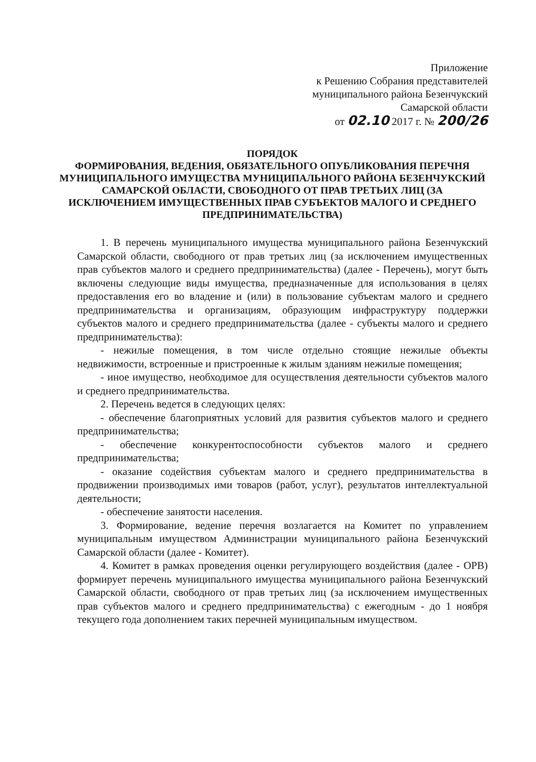Приложение
к Решению Собрания представителей
муниципального района Безенчукский
Самарской области
от 02.10 2017 г. № 200/26
ПОРЯДОК
ФОРМИРОВАНИЯ, ВЕДЕНИЯ, ОБЯЗАТЕЛЬНОГО ОПУБЛИКОВАНИЯ ПЕРЕЧНЯ
МУНИЦИПАЛЬНОГО ИМУЩЕСТВА МУНИЦИПАЛЬНОГО РАЙОНА БЕЗЕНЧУКСКИЙ САМАРСКОЙ ОБЛАСТИ, СВОБОДНОГО ОТ ПРАВ ТРЕТЬИХ ЛИЦ (ЗА ИСКЛЮЧЕНИЕМ ИМУЩЕСТВЕННЫХ ПРАВ СУБЪЕКТОВ МАЛОГО И СРЕДНЕГО ПРЕДПРИНИМАТЕЛЬСТВА)
1. В перечень муниципального имущества муниципального района Безенчукский Самарской области, свободного от прав третьих лиц (за исключением имущественных прав субъектов малого и среднего предпринимательства) (далее - Перечень), могут быть включены следующие виды имущества, предназначенные для использования в целях предоставления его во владение и (или) в пользование субъектам малого и среднего предпринимательства и организациям, образующим инфраструктуру поддержки субъектов малого и среднего предпринимательства (далее - субъекты малого и среднего предпринимательства):
- нежилые помещения, в том числе отдельно стоящие нежилые объекты недвижимости, встроенные и пристроенные к жилым зданиям нежилые помещения;
- иное имущество, необходимое для осуществления деятельности субъектов малого и среднего предпринимательства.
2. Перечень ведется в следующих целях:
- обеспечение благоприятных условий для развития субъектов малого и среднего предпринимательства;
- обеспечение конкурентоспособности субъектов малого и среднего предпринимательства;
- оказание содействия субъектам малого и среднего предпринимательства в продвижении производимых ими товаров (работ, услуг), результатов интеллектуальной деятельности;
- обеспечение занятости населения.
3. Формирование, ведение перечня возлагается на Комитет по управлением муниципальным имуществом Администрации муниципального района Безенчукский Самарской области (далее - Комитет).
4. Комитет в рамках проведения оценки регулирующего воздействия (далее - ОРВ) формирует перечень муниципального имущества муниципального района Безенчукский Самарской области, свободного от прав третьих лиц (за исключением имущественных прав субъектов малого и среднего предпринимательства) с ежегодным - до 1 ноября текущего года дополнением таких перечней муниципальным имуществом.